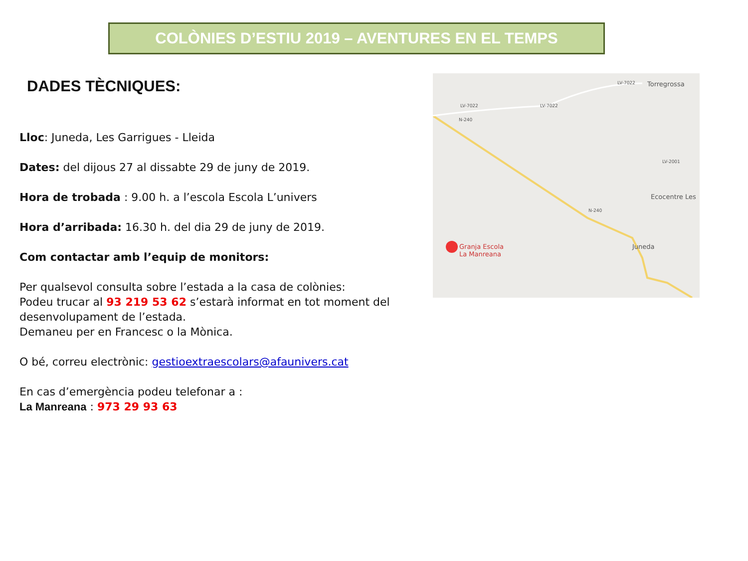COLÒNIES D’ESTIU 2019 – AVENTURES EN EL TEMPS
DADES TÈCNIQUES:
Lloc: Juneda, Les Garrigues - Lleida
Dates: del dijous 27 al dissabte 29 de juny de 2019.
Hora de trobada : 9.00 h. a l’escola Escola L’univers
Hora d’arribada: 16.30 h. del dia 29 de juny de 2019.
Com contactar amb l’equip de monitors:
Per qualsevol consulta sobre l’estada a la casa de colònies:
Podeu trucar al 93 219 53 62 s’estarà informat en tot moment del desenvolupament de l’estada.
Demaneu per en Francesc o la Mònica.
O bé, correu electrònic: gestioextraescolars@afaunivers.cat
En cas d’emergència podeu telefonar a :
La Manreana : 973 29 93 63
Torregrossa
Ecocentre Les
Granja Escola
La Manreana
Juneda
N-240
N-240
LV-7022 LV-7022
LV-7022
LV-2001